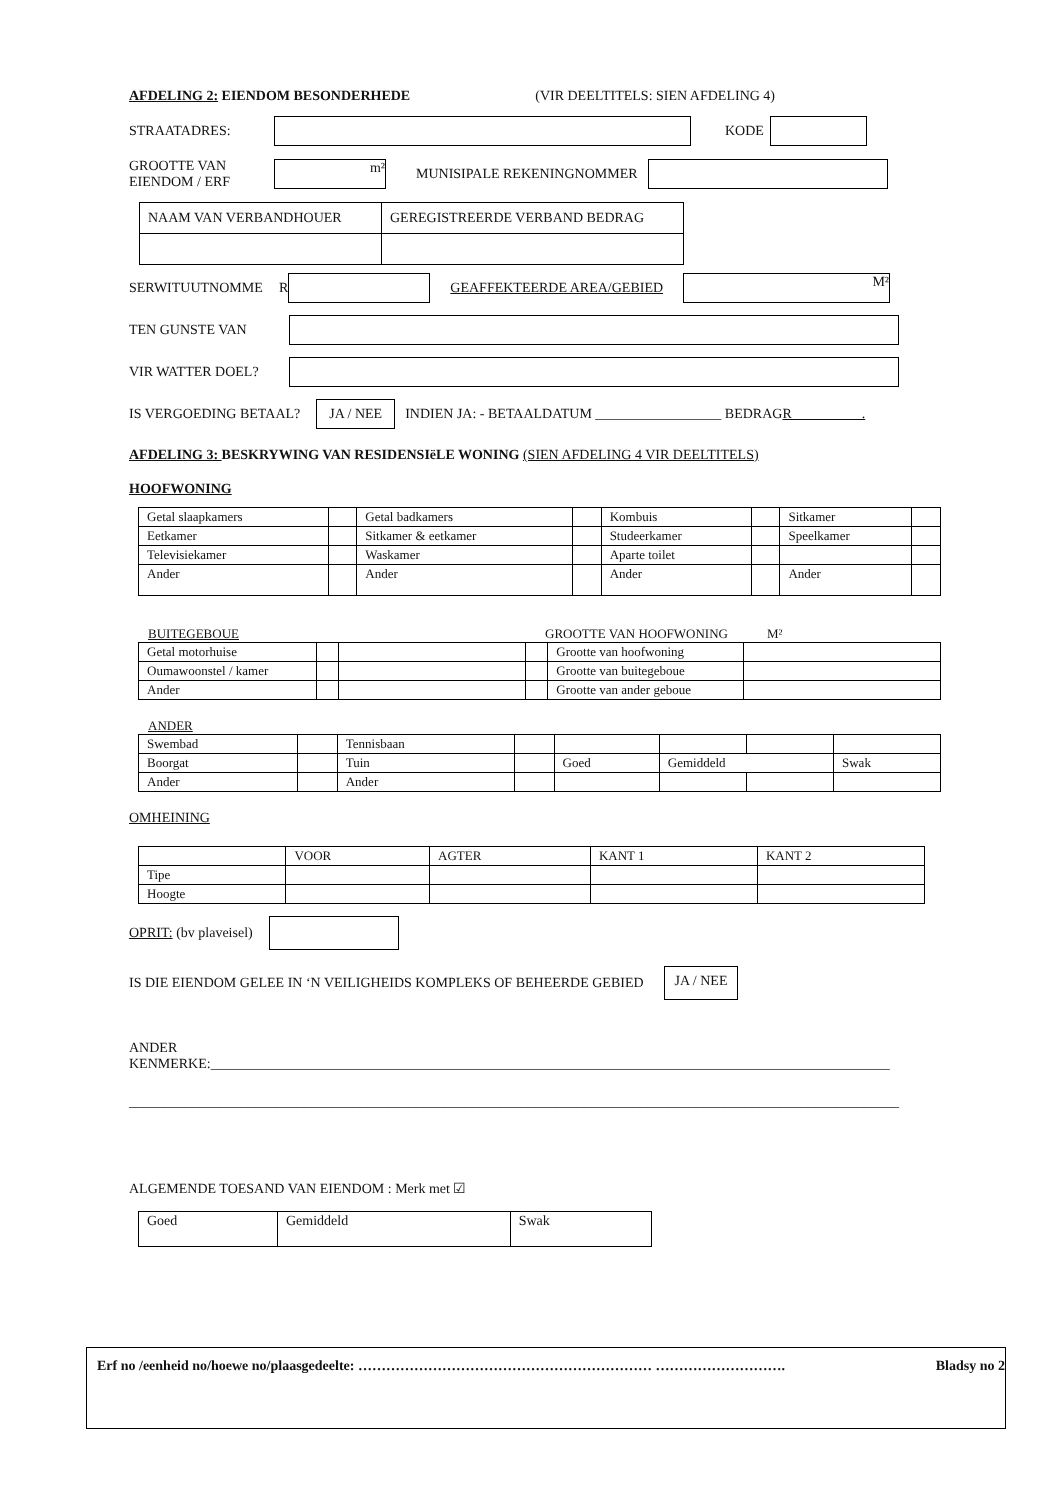AFDELING 2: EIENDOM BESONDERHEDE (VIR DEELTITELS: SIEN AFDELING 4)
STRAATADRES: KODE
GROOTTE VAN
EIENDOM / ERF m² MUNISIPALE REKENINGNOMMER
| NAAM VAN VERBANDHOUER | GEREGISTREERDE VERBAND BEDRAG |
SERWITUUTNOMME R GEAFFEKTEERDE AREA/GEBIED M²
TEN GUNSTE VAN
VIR WATTER DOEL?
IS VERGOEDING BETAAL? JA / NEE INDIEN JA: - BETAALDATUM __________________ BEDRAG R__________.
AFDELING 3: BESKRYWING VAN RESIDENSIëLE WONING (SIEN AFDELING 4 VIR DEELTITELS)
HOOFWONING
| Getal slaapkamers | | Getal badkamers | | Kombuis | | Sitkamer | |
| Eetkamer | | Sitkamer & eetkamer | | Studeerkamer | | Speelkamer | |
| Televisiekamer | | Waskamer | | Aparte toilet | | | |
| Ander | | Ander | | Ander | | Ander | |
BUITEGEBOUE GROOTTE VAN HOOFWONING M²
| Getal motorhuise | | | | Grootte van hoofwoning | |
| Oumawoonstel / kamer | | | | Grootte van buitegeboue | |
| Ander | | | | Grootte van ander geboue | |
ANDER
| Swembad | | Tennisbaan | | | | | |
| Boorgat | | Tuin | | Goed | Gemiddeld | | Swak |
| Ander | | Ander | | | | | |
OMHEINING
| | VOOR | AGTER | KANT 1 | KANT 2 |
| --- | --- | --- | --- | --- |
| Tipe | | | | |
| Hoogte | | | | |
OPRIT: (bv plaveisel)
IS DIE EIENDOM GELEE IN ‘N VEILIGHEIDS KOMPLEKS OF BEHEERDE GEBIED JA / NEE
ANDER KENMERKE:_________________________________________________________________________________________________
______________________________________________________________________________________________________________
ALGEMENDE TOESAND VAN EIENDOM : Merk met ☑
| Goed | Gemiddeld | Swak |
Erf no /eenheid no/hoewe no/plaasgedeelte: ……………………………………………………… ………………………. Bladsy no 2